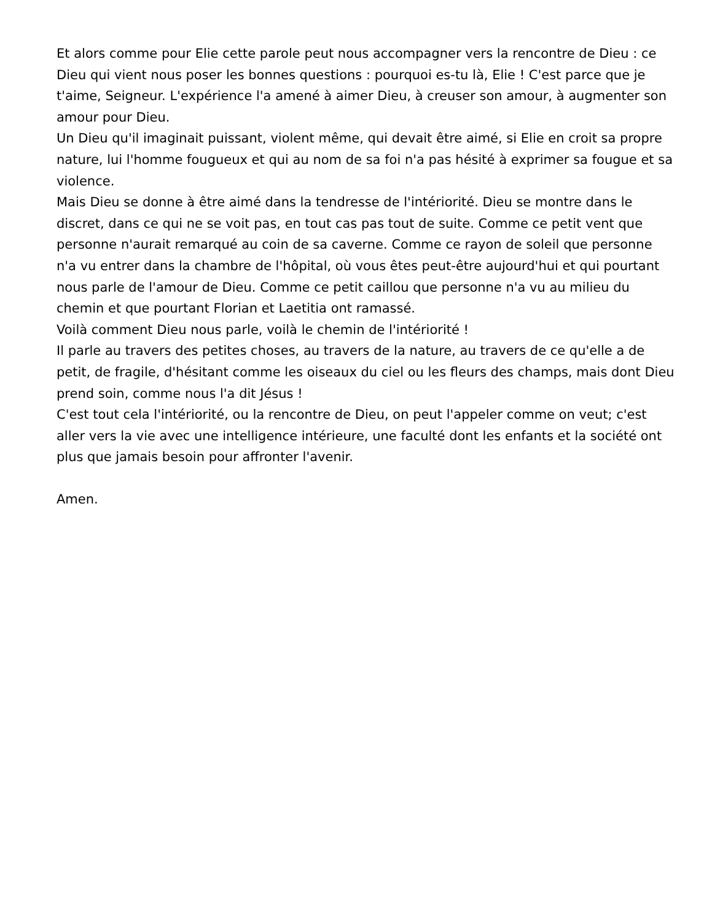Et alors comme pour Elie cette parole peut nous accompagner vers la rencontre de Dieu : ce Dieu qui vient nous poser les bonnes questions : pourquoi es-tu là, Elie ! C'est parce que je t'aime, Seigneur. L'expérience l'a amené à aimer Dieu, à creuser son amour, à augmenter son amour pour Dieu.
Un Dieu qu'il imaginait puissant, violent même, qui devait être aimé, si Elie en croit sa propre nature, lui l'homme fougueux et qui au nom de sa foi n'a pas hésité à exprimer sa fougue et sa violence.
Mais Dieu se donne à être aimé dans la tendresse de l'intériorité. Dieu se montre dans le discret, dans ce qui ne se voit pas, en tout cas pas tout de suite. Comme ce petit vent que personne n'aurait remarqué au coin de sa caverne. Comme ce rayon de soleil que personne n'a vu entrer dans la chambre de l'hôpital, où vous êtes peut-être aujourd'hui et qui pourtant nous parle de l'amour de Dieu. Comme ce petit caillou que personne n'a vu au milieu du chemin et que pourtant Florian et Laetitia ont ramassé.
Voilà comment Dieu nous parle, voilà le chemin de l'intériorité !
Il parle au travers des petites choses, au travers de la nature, au travers de ce qu'elle a de petit, de fragile, d'hésitant comme les oiseaux du ciel ou les fleurs des champs, mais dont Dieu prend soin, comme nous l'a dit Jésus !
C'est tout cela l'intériorité, ou la rencontre de Dieu, on peut l'appeler comme on veut; c'est aller vers la vie avec une intelligence intérieure, une faculté dont les enfants et la société ont plus que jamais besoin pour affronter l'avenir.
Amen.